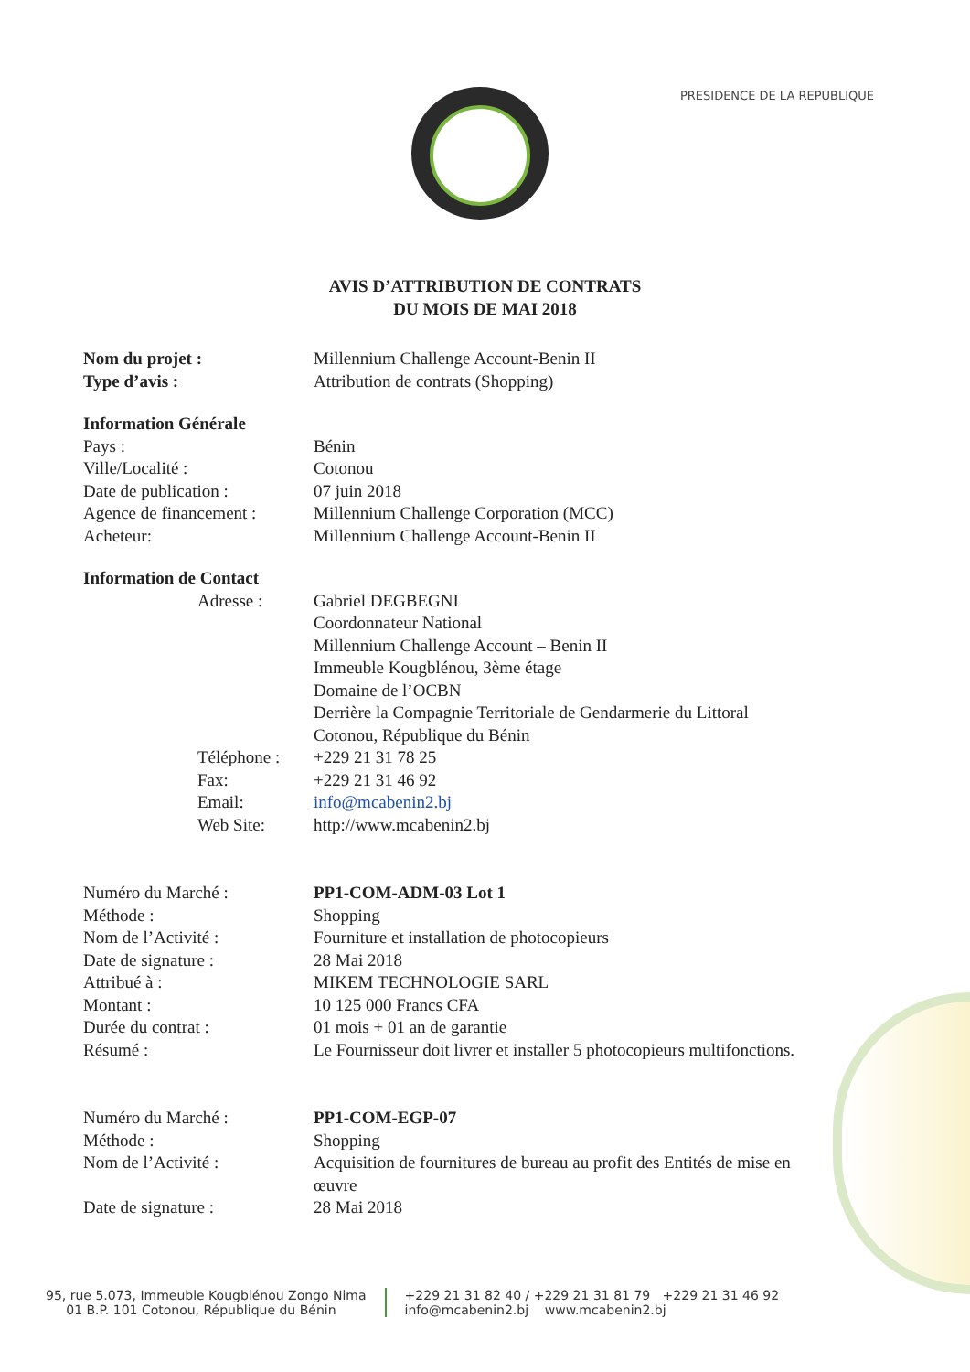PRESIDENCE DE LA REPUBLIQUE
AVIS D’ATTRIBUTION DE CONTRATS
DU MOIS DE MAI 2018
| Nom du projet : | Millennium Challenge Account-Benin II |
| Type d’avis : | Attribution de contrats (Shopping) |
| Information Générale | |
| Pays : | Bénin |
| Ville/Localité : | Cotonou |
| Date de publication : | 07 juin 2018 |
| Agence de financement : | Millennium Challenge Corporation (MCC) |
| Acheteur: | Millennium Challenge Account-Benin II |
| Information de Contact | | |
| | Adresse : | Gabriel DEGBEGNI Coordonnateur National Millennium Challenge Account – Benin II Immeuble Kougblénou, 3ème étage Domaine de l’OCBN Derrière la Compagnie Territoriale de Gendarmerie du Littoral Cotonou, République du Bénin |
| | Téléphone : | +229 21 31 78 25 |
| | Fax: | +229 21 31 46 92 |
| | Email: | info@mcabenin2.bj |
| | Web Site: | http://www.mcabenin2.bj |
| Numéro du Marché : | PP1-COM-ADM-03 Lot 1 |
| Méthode : | Shopping |
| Nom de l’Activité : | Fourniture et installation de photocopieurs |
| Date de signature : | 28 Mai 2018 |
| Attribué à : | MIKEM TECHNOLOGIE SARL |
| Montant : | 10 125 000 Francs CFA |
| Durée du contrat : | 01 mois + 01 an de garantie |
| Résumé : | Le Fournisseur doit livrer et installer 5 photocopieurs multifonctions. |
| Numéro du Marché : | PP1-COM-EGP-07 |
| Méthode : | Shopping |
| Nom de l’Activité : | Acquisition de fournitures de bureau au profit des Entités de mise en œuvre |
| Date de signature : | 28 Mai 2018 |
95, rue 5.073, Immeuble Kougblénou Zongo Nima
01 B.P. 101 Cotonou, République du Bénin
+229 21 31 82 40 / +229 21 31 81 79 +229 21 31 46 92
info@mcabenin2.bj www.mcabenin2.bj